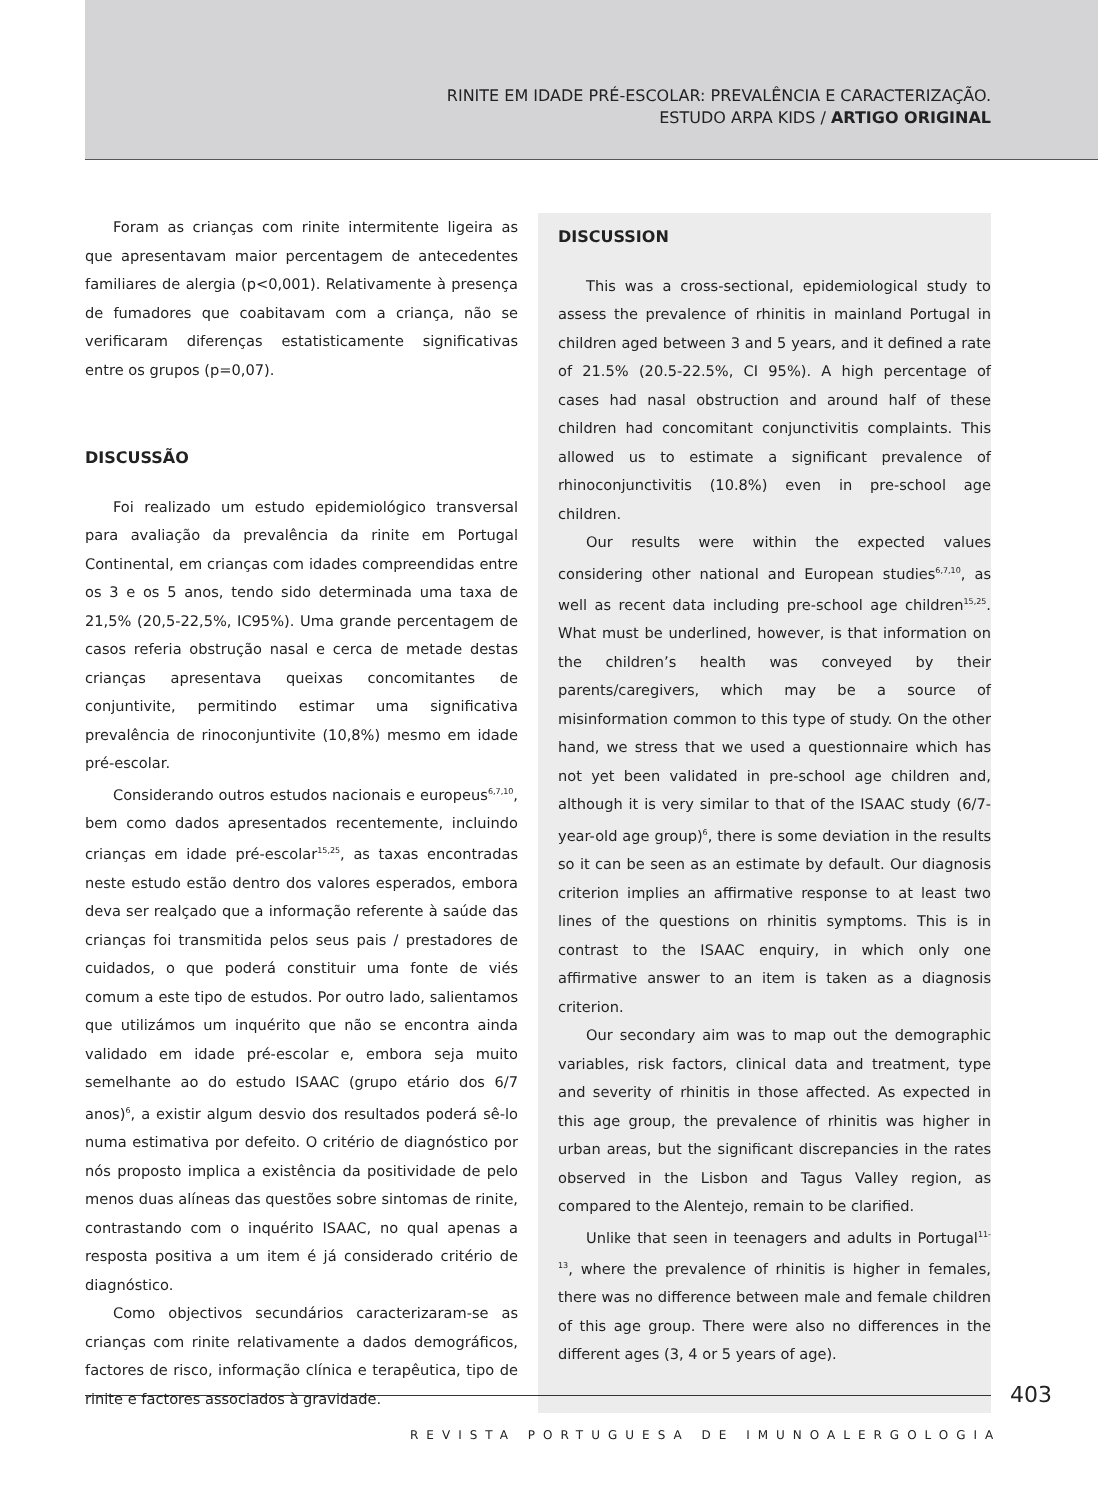RINITE EM IDADE PRÉ-ESCOLAR: PREVALÊNCIA E CARACTERIZAÇÃO.
ESTUDO ARPA KIDS / ARTIGO ORIGINAL
Foram as crianças com rinite intermitente ligeira as que apresentavam maior percentagem de antecedentes familiares de alergia (p<0,001). Relativamente à presença de fumadores que coabitavam com a criança, não se verificaram diferenças estatisticamente significativas entre os grupos (p=0,07).
DISCUSSÃO
Foi realizado um estudo epidemiológico transversal para avaliação da prevalência da rinite em Portugal Continental, em crianças com idades compreendidas entre os 3 e os 5 anos, tendo sido determinada uma taxa de 21,5% (20,5-22,5%, IC95%). Uma grande percentagem de casos referia obstrução nasal e cerca de metade destas crianças apresentava queixas concomitantes de conjuntivite, permitindo estimar uma significativa prevalência de rinoconjuntivite (10,8%) mesmo em idade pré-escolar.
Considerando outros estudos nacionais e europeus<sup>6,7,10</sup>, bem como dados apresentados recentemente, incluindo crianças em idade pré-escolar<sup>15,25</sup>, as taxas encontradas neste estudo estão dentro dos valores esperados, embora deva ser realçado que a informação referente à saúde das crianças foi transmitida pelos seus pais / prestadores de cuidados, o que poderá constituir uma fonte de viés comum a este tipo de estudos. Por outro lado, salientamos que utilizámos um inquérito que não se encontra ainda validado em idade pré-escolar e, embora seja muito semelhante ao do estudo ISAAC (grupo etário dos 6/7 anos)<sup>6</sup>, a existir algum desvio dos resultados poderá sê-lo numa estimativa por defeito. O critério de diagnóstico por nós proposto implica a existência da positividade de pelo menos duas alíneas das questões sobre sintomas de rinite, contrastando com o inquérito ISAAC, no qual apenas a resposta positiva a um item é já considerado critério de diagnóstico.
Como objectivos secundários caracterizaram-se as crianças com rinite relativamente a dados demográficos, factores de risco, informação clínica e terapêutica, tipo de rinite e factores associados à gravidade.
DISCUSSION
This was a cross-sectional, epidemiological study to assess the prevalence of rhinitis in mainland Portugal in children aged between 3 and 5 years, and it defined a rate of 21.5% (20.5-22.5%, CI 95%). A high percentage of cases had nasal obstruction and around half of these children had concomitant conjunctivitis complaints. This allowed us to estimate a significant prevalence of rhinoconjunctivitis (10.8%) even in pre-school age children.
Our results were within the expected values considering other national and European studies<sup>6,7,10</sup>, as well as recent data including pre-school age children<sup>15,25</sup>. What must be underlined, however, is that information on the children’s health was conveyed by their parents/caregivers, which may be a source of misinformation common to this type of study. On the other hand, we stress that we used a questionnaire which has not yet been validated in pre-school age children and, although it is very similar to that of the ISAAC study (6/7-year-old age group)<sup>6</sup>, there is some deviation in the results so it can be seen as an estimate by default. Our diagnosis criterion implies an affirmative response to at least two lines of the questions on rhinitis symptoms. This is in contrast to the ISAAC enquiry, in which only one affirmative answer to an item is taken as a diagnosis criterion.
Our secondary aim was to map out the demographic variables, risk factors, clinical data and treatment, type and severity of rhinitis in those affected. As expected in this age group, the prevalence of rhinitis was higher in urban areas, but the significant discrepancies in the rates observed in the Lisbon and Tagus Valley region, as compared to the Alentejo, remain to be clarified.
Unlike that seen in teenagers and adults in Portugal<sup>11-13</sup>, where the prevalence of rhinitis is higher in females, there was no difference between male and female children of this age group. There were also no differences in the different ages (3, 4 or 5 years of age).
403
REVISTA PORTUGUESA DE IMUNOALERGOLOGIA